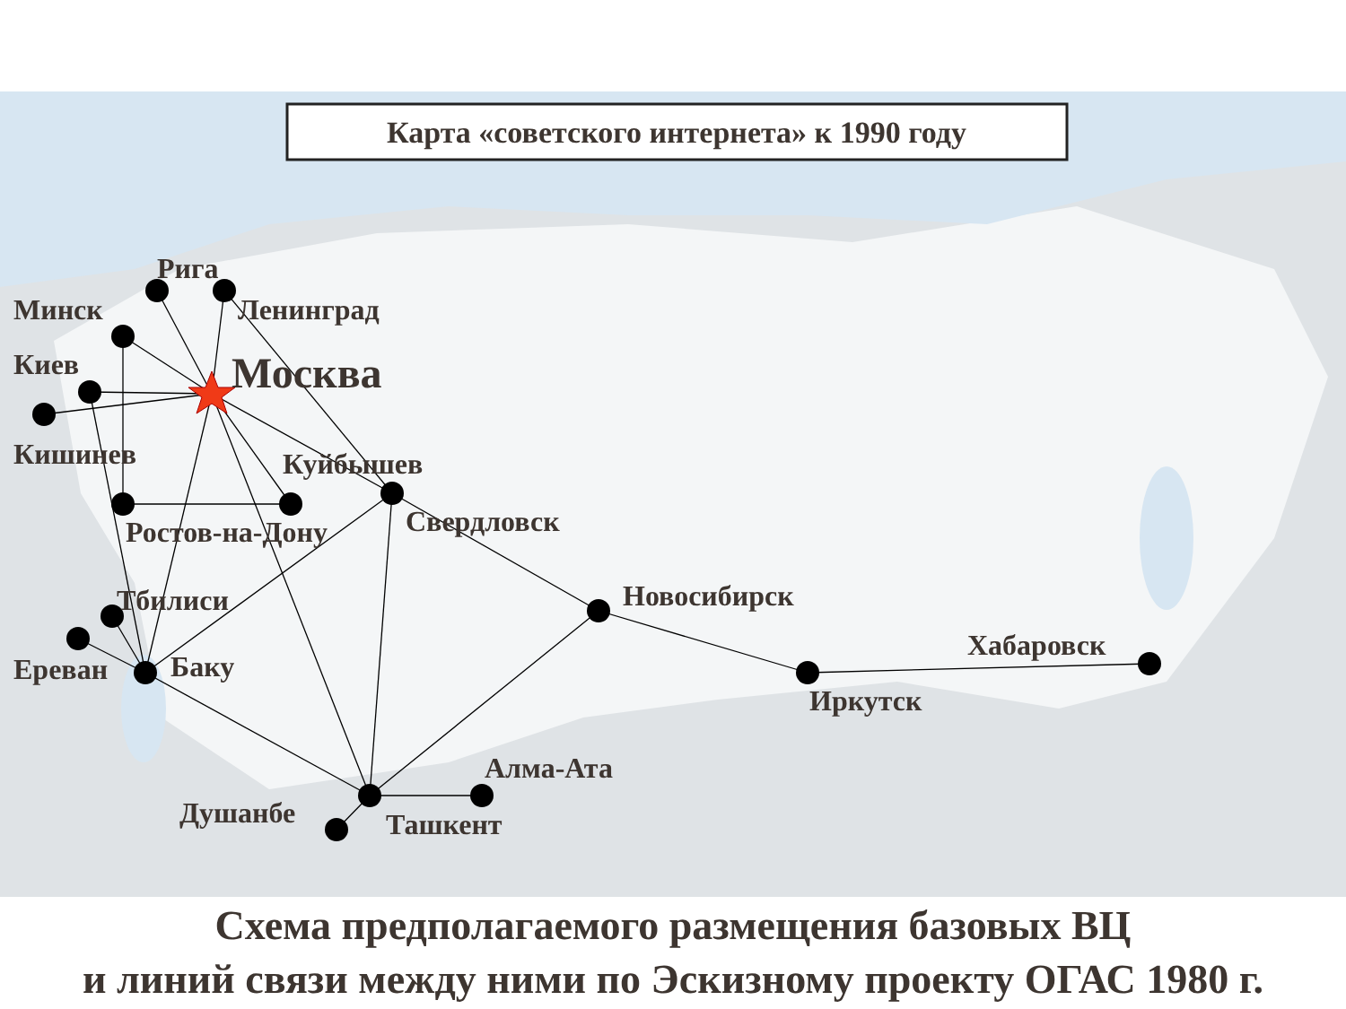Карта «советского интернета» к 1990 году
Рига
Минск
Ленинград
Киев
Москва
Кишинев
Куйбышев
Свердловск
Ростов-на-Дону
Новосибирск
Тбилиси
Хабаровск
Ереван
Баку
Иркутск
Алма-Ата
Душанбе
Ташкент
Схема предполагаемого размещения базовых ВЦ
и линий связи между ними по Эскизному проекту ОГАС 1980 г.